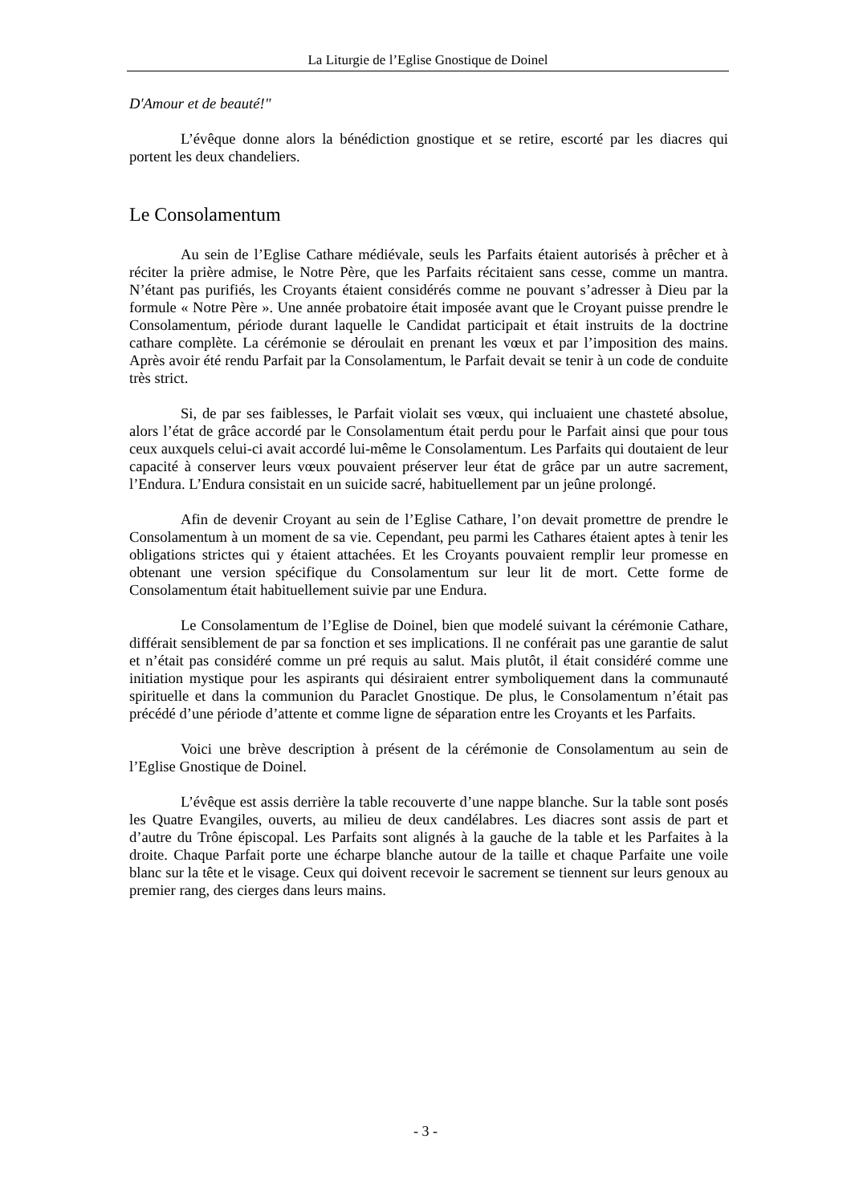La Liturgie de l’Eglise Gnostique de Doinel
D'Amour et de beauté!"
L’évêque donne alors la bénédiction gnostique et se retire, escorté par les diacres qui portent les deux chandeliers.
Le Consolamentum
Au sein de l’Eglise Cathare médiévale, seuls les Parfaits étaient autorisés à prêcher et à réciter la prière admise, le Notre Père, que les Parfaits récitaient sans cesse, comme un mantra. N’étant pas purifiés, les Croyants étaient considérés comme ne pouvant s’adresser à Dieu par la formule « Notre Père ». Une année probatoire était imposée avant que le Croyant puisse prendre le Consolamentum, période durant laquelle le Candidat participait et était instruits de la doctrine cathare complète. La cérémonie se déroulait en prenant les vœux et par l’imposition des mains. Après avoir été rendu Parfait par la Consolamentum, le Parfait devait se tenir à un code de conduite très strict.
Si, de par ses faiblesses, le Parfait violait ses vœux, qui incluaient une chasteté absolue, alors l’état de grâce accordé par le Consolamentum était perdu pour le Parfait ainsi que pour tous ceux auxquels celui-ci avait accordé lui-même le Consolamentum. Les Parfaits qui doutaient de leur capacité à conserver leurs vœux pouvaient préserver leur état de grâce par un autre sacrement, l’Endura. L’Endura consistait en un suicide sacré, habituellement par un jeûne prolongé.
Afin de devenir Croyant au sein de l’Eglise Cathare, l’on devait promettre de prendre le Consolamentum à un moment de sa vie. Cependant, peu parmi les Cathares étaient aptes à tenir les obligations strictes qui y étaient attachées. Et les Croyants pouvaient remplir leur promesse en obtenant une version spécifique du Consolamentum sur leur lit de mort. Cette forme de Consolamentum était habituellement suivie par une Endura.
Le Consolamentum de l’Eglise de Doinel, bien que modelé suivant la cérémonie Cathare, différait sensiblement de par sa fonction et ses implications. Il ne conférait pas une garantie de salut et n’était pas considéré comme un pré requis au salut. Mais plutôt, il était considéré comme une initiation mystique pour les aspirants qui désiraient entrer symboliquement dans la communauté spirituelle et dans la communion du Paraclet Gnostique. De plus, le Consolamentum n’était pas précédé d’une période d’attente et comme ligne de séparation entre les Croyants et les Parfaits.
Voici une brève description à présent de la cérémonie de Consolamentum au sein de l’Eglise Gnostique de Doinel.
L’évêque est assis derrière la table recouverte d’une nappe blanche. Sur la table sont posés les Quatre Evangiles, ouverts, au milieu de deux candélabres. Les diacres sont assis de part et d’autre du Trône épiscopal. Les Parfaits sont alignés à la gauche de la table et les Parfaites à la droite. Chaque Parfait porte une écharpe blanche autour de la taille et chaque Parfaite une voile blanc sur la tête et le visage. Ceux qui doivent recevoir le sacrement se tiennent sur leurs genoux au premier rang, des cierges dans leurs mains.
- 3 -